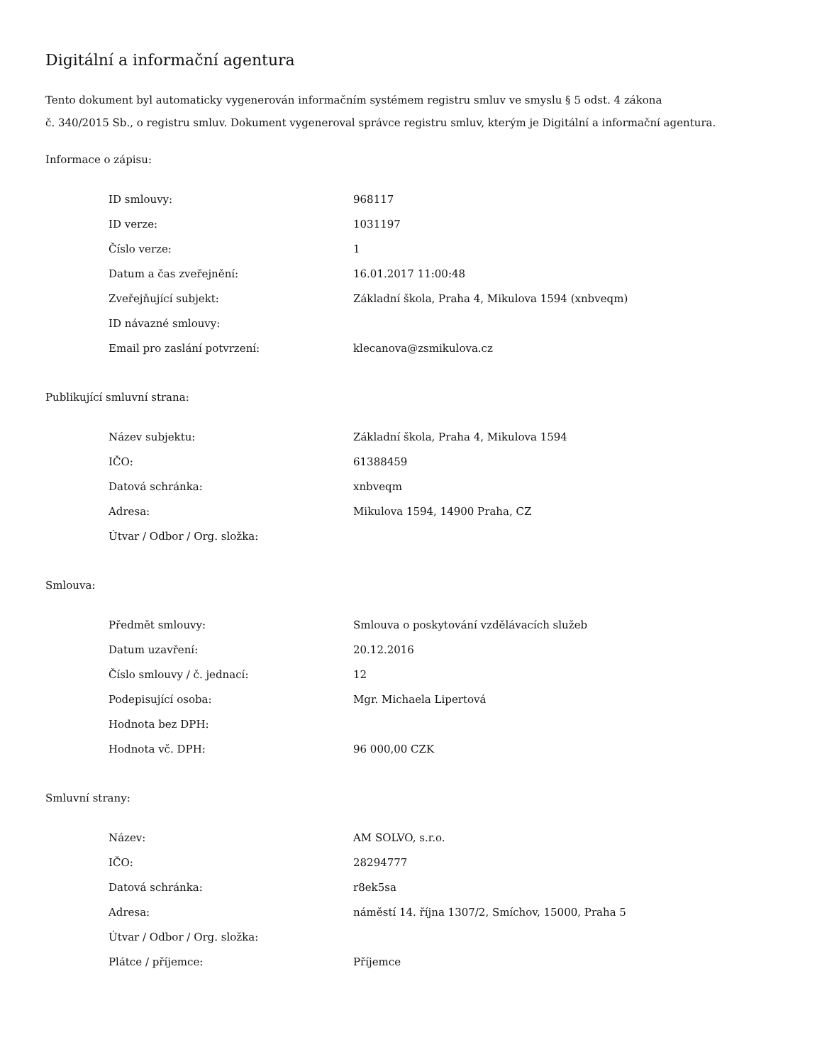Digitální a informační agentura
Tento dokument byl automaticky vygenerován informačním systémem registru smluv ve smyslu § 5 odst. 4 zákona
č. 340/2015 Sb., o registru smluv. Dokument vygeneroval správce registru smluv, kterým je Digitální a informační agentura.
Informace o zápisu:
| ID smlouvy: | 968117 |
| ID verze: | 1031197 |
| Číslo verze: | 1 |
| Datum a čas zveřejnění: | 16.01.2017 11:00:48 |
| Zveřejňující subjekt: | Základní škola, Praha 4, Mikulova 1594 (xnbveqm) |
| ID návazné smlouvy: | |
| Email pro zaslání potvrzení: | klecanova@zsmikulova.cz |
Publikující smluvní strana:
| Název subjektu: | Základní škola, Praha 4, Mikulova 1594 |
| IČO: | 61388459 |
| Datová schránka: | xnbveqm |
| Adresa: | Mikulova 1594, 14900 Praha, CZ |
| Útvar / Odbor / Org. složka: | |
Smlouva:
| Předmět smlouvy: | Smlouva o poskytování vzdělávacích služeb |
| Datum uzavření: | 20.12.2016 |
| Číslo smlouvy / č. jednací: | 12 |
| Podepisující osoba: | Mgr. Michaela Lipertová |
| Hodnota bez DPH: | |
| Hodnota vč. DPH: | 96 000,00 CZK |
Smluvní strany:
| Název: | AM SOLVO, s.r.o. |
| IČO: | 28294777 |
| Datová schránka: | r8ek5sa |
| Adresa: | náměstí 14. října 1307/2, Smíchov, 15000, Praha 5 |
| Útvar / Odbor / Org. složka: | |
| Plátce / příjemce: | Příjemce |